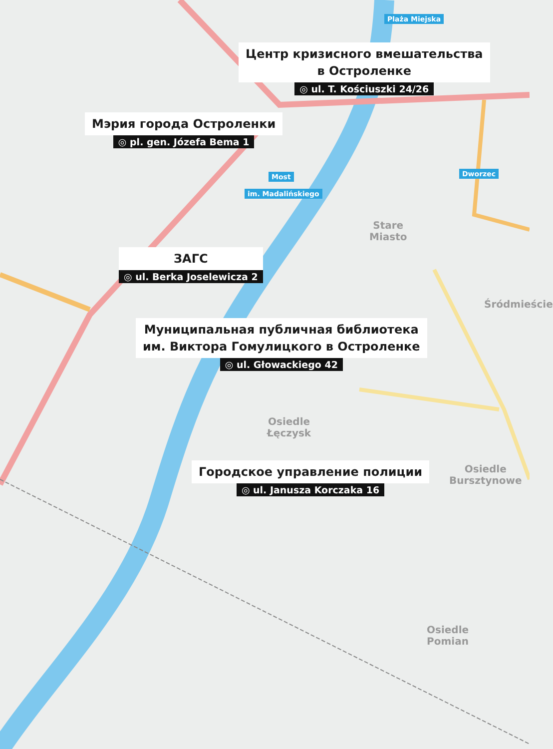Plaża Miejska
Most
im. Madalińskiego
Dworzec
Центр кризисного вмешательства
в Остроленке
◎ ul. T. Kościuszki 24/26
Мэрия города Остроленки
◎ pl. gen. Józefa Bema 1
ЗАГС
◎ ul. Berka Joselewicza 2
Stare
Miasto
Śródmieście
Муниципальная публичная библиотека
им. Виктора Гомулицкого в Остроленке
◎ ul. Głowackiego 42
Osiedle
Łęczysk
Городское управление полиции
◎ ul. Janusza Korczaka 16
Osiedle
Bursztynowe
Osiedle
Pomian